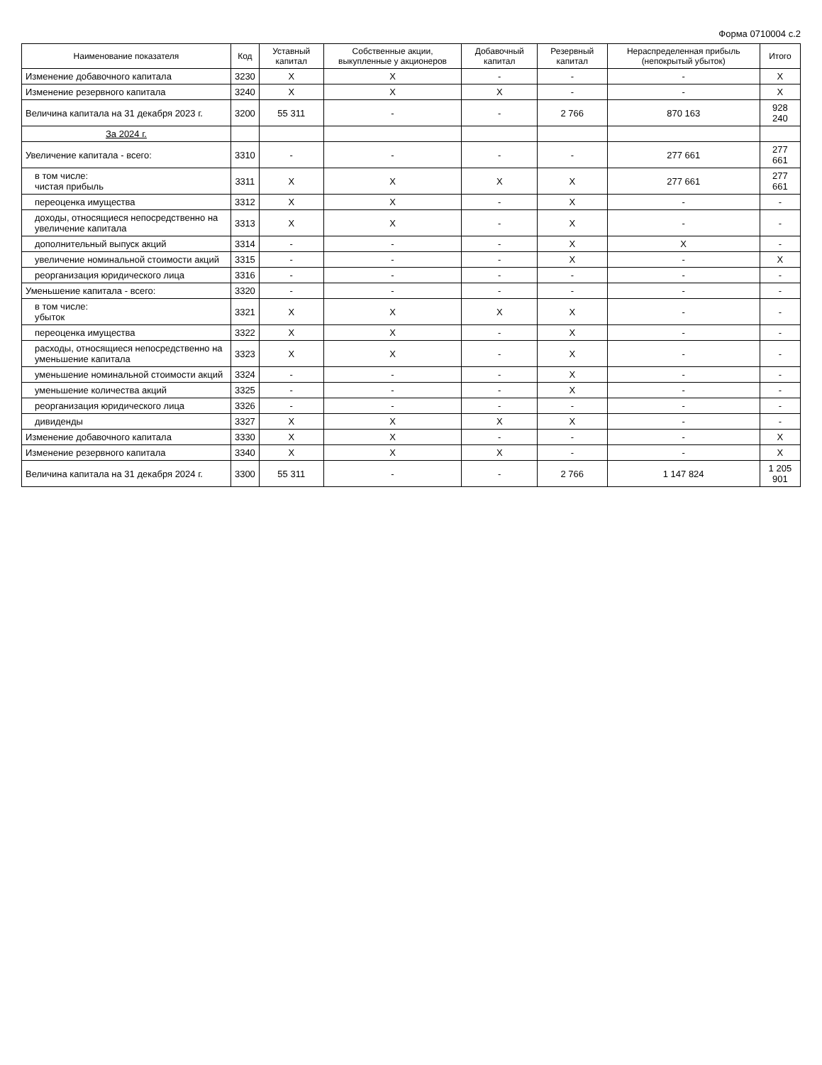Форма 0710004 с.2
| Наименование показателя | Код | Уставный капитал | Собственные акции, выкупленные у акционеров | Добавочный капитал | Резервный капитал | Нераспределенная прибыль (непокрытый убыток) | Итого |
| --- | --- | --- | --- | --- | --- | --- | --- |
| Изменение добавочного капитала | 3230 | X | X | - | - | - | X |
| Изменение резервного капитала | 3240 | X | X | X | - | - | X |
| Величина капитала на 31 декабря 2023 г. | 3200 | 55 311 | - | - | 2 766 | 870 163 | 928 240 |
| За 2024 г. | | | | | | | |
| Увеличение капитала - всего: | 3310 | - | - | - | - | 277 661 | 277 661 |
| в том числе: чистая прибыль | 3311 | X | X | X | X | 277 661 | 277 661 |
| переоценка имущества | 3312 | X | X | - | X | - | - |
| доходы, относящиеся непосредственно на увеличение капитала | 3313 | X | X | - | X | - | - |
| дополнительный выпуск акций | 3314 | - | - | - | X | X | - |
| увеличение номинальной стоимости акций | 3315 | - | - | - | X | - | X |
| реорганизация юридического лица | 3316 | - | - | - | - | - | - |
| Уменьшение капитала - всего: | 3320 | - | - | - | - | - | - |
| в том числе: убыток | 3321 | X | X | X | X | - | - |
| переоценка имущества | 3322 | X | X | - | X | - | - |
| расходы, относящиеся непосредственно на уменьшение капитала | 3323 | X | X | - | X | - | - |
| уменьшение номинальной стоимости акций | 3324 | - | - | - | X | - | - |
| уменьшение количества акций | 3325 | - | - | - | X | - | - |
| реорганизация юридического лица | 3326 | - | - | - | - | - | - |
| дивиденды | 3327 | X | X | X | X | - | - |
| Изменение добавочного капитала | 3330 | X | X | - | - | - | X |
| Изменение резервного капитала | 3340 | X | X | X | - | - | X |
| Величина капитала на 31 декабря 2024 г. | 3300 | 55 311 | - | - | 2 766 | 1 147 824 | 1 205 901 |